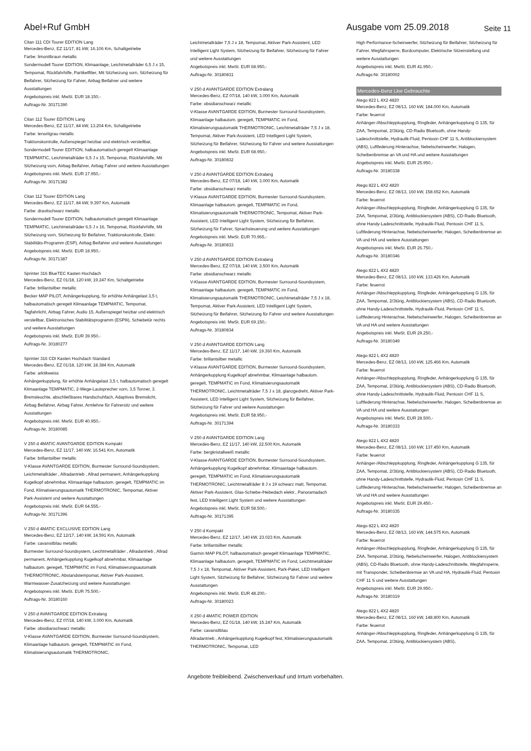Abel+Ruf GmbH
Ausgabe vom 25.09.2018
Seite 11
Citan 111 CDI Tourer EDITION Lang
Mercedes-Benz, EZ 11/17, 81 kW, 16.106 Km, Schaltgetriebe
Farbe: limonitbraun metallic
Sondermodell Tourer EDITION, Klimaanlage, Leichtmetallräder 6,5 J x 15, Tempomat, Rückfahrhilfe, Partikelfilter, Mit Sitzheizung vorn, Sitzheizung für Beifahrer, Sitzheizung für Fahrer, Airbag Beifahrer und weitere Ausstattungen
Angebotspreis inkl. MwSt. EUR 18.150,-
Auftrags-Nr. 30171390
Citan 112 Tourer EDITION Lang
Mercedes-Benz, EZ 11/17, 84 kW, 13.204 Km, Schaltgetriebe
Farbe: tenoritgrau metallic
Traktionskontrolle, Außenspiegel heizbar und elektrisch verstellbar, Sondermodell Tourer EDITION, halbautomatisch geregelt Klimaanlage TEMPMATIC, Leichtmetallräder 6,5 J x 15, Tempomat, Rückfahrhilfe, Mit Sitzheizung vorn, Airbag Beifahrer, Airbag Fahrer und weitere Ausstattungen
Angebotspreis inkl. MwSt. EUR 17.950,-
Auftrags-Nr. 30171382
Citan 112 Tourer EDITION Lang
Mercedes-Benz, EZ 11/17, 84 kW, 9.397 Km, Automatik
Farbe: dravitschwarz metallic
Sondermodell Tourer EDITION, halbautomatisch geregelt Klimaanlage TEMPMATIC, Leichtmetallräder 6,5 J x 16, Tempomat, Rückfahrhilfe, Mit Sitzheizung vorn, Sitzheizung für Beifahrer, Traktionskontrolle, Elektr. Stabilitäts-Programm (ESP), Airbag Beifahrer und weitere Ausstattungen
Angebotspreis inkl. MwSt. EUR 18.950,-
Auftrags-Nr. 30171387
Sprinter 316 BlueTEC Kasten Hochdach
Mercedes-Benz, EZ 01/18, 120 kW, 19.247 Km, Schaltgetriebe
Farbe: brillantsilber metallic
Becker MAP PILOT, Anhängerkupplung, für erhöhte Anhängelast 3,5 t, halbautomatisch geregelt Klimaanlage TEMPMATIC, Tempomat, Tagfahrlicht, Airbag Fahrer, Audio 15, Außenspiegel heizbar und elektrisch verstellbar, Elektronisches Stabilitätsprogramm (ESP9i), Schiebetür rechts und weitere Ausstattungen
Angebotspreis inkl. MwSt. EUR 39.950,-
Auftrags-Nr. 30180277
Sprinter 316 CDI Kasten Hochdach Standard
Mercedes-Benz, EZ 01/18, 120 kW, 18.384 Km, Automatik
Farbe: arktikweiss
Anhängerkupplung, für erhöhte Anhängelast 3,5 t, halbautomatisch geregelt Klimaanlage TEMPMATIC, 2-Wege-Lautsprecher vorn, 3,5 Tonner, 3. Bremsleuchte, abschließbares Handschuhfach, Adaptives Bremslicht, Airbag Beifahrer, Airbag Fahrer, Armlehne für Fahrersitz und weitere Ausstattungen
Angebotspreis inkl. MwSt. EUR 40.950,-
Auftrags-Nr. 30180085
V 250 d 4MATIC AVANTGARDE EDITION Kompakt
Mercedes-Benz, EZ 11/17, 140 kW, 16.541 Km, Automatik
Farbe: brillantsilber metallic
V-Klasse AVANTGARDE EDITION, Burmester Surround-Soundsystem, Leichtmetallräder , Allradantrieb , Allrad permanent, Anhängerkupplung Kugelkopf abnehmbar, Klimaanlage halbautom. geregelt, TEMPMATIC im Fond, Klimatisierungsautomatik THERMOTRONIC, Tempomat, Aktiver Park-Assistent und weitere Ausstattungen
Angebotspreis inkl. MwSt. EUR 64.555,-
Auftrags-Nr. 30171396
V 250 d 4MATIC EXCLUSIVE EDITION Lang
Mercedes-Benz, EZ 12/17, 140 kW, 14.591 Km, Automatik
Farbe: cavansitblau metallic
Burmester Surround-Soundsystem, Leichtmetallräder , Allradantrieb , Allrad permanent, Anhängerkupplung Kugelkopf abnehmbar, Klimaanlage halbautom. geregelt, TEMPMATIC im Fond, Klimatisierungsautomatik THERMOTRONIC, Abstandstempomat, Aktiver Park-Assistent, Warmwasser-Zusatzheizung und weitere Ausstattungen
Angebotspreis inkl. MwSt. EUR 75.500,-
Auftrags-Nr. 30180160
V 250 d AVANTGARDE EDITION Extralang
Mercedes-Benz, EZ 07/18, 140 kW, 3.000 Km, Automatik
Farbe: obsidianschwarz metallic
V-Klasse AVANTGARDE EDITION, Burmester Surround-Soundsystem, Klimaanlage halbautom. geregelt, TEMPMATIC im Fond, Klimatisierungsautomatik THERMOTRONIC,
Leichtmetallräder 7,5 J x 18, Tempomat, Aktiver Park-Assistent, LED Intelligent Light System, Sitzheizung für Beifahrer, Sitzheizung für Fahrer und weitere Ausstattungen
Angebotspreis inkl. MwSt. EUR 68.950,-
Auftrags-Nr. 30180831
V 250 d AVANTGARDE EDITION Extralang
Mercedes-Benz, EZ 07/18, 140 kW, 3.000 Km, Automatik
Farbe: obsidianschwarz metallic
V-Klasse AVANTGARDE EDITION, Burmester Surround-Soundsystem, Klimaanlage halbautom. geregelt, TEMPMATIC im Fond, Klimatisierungsautomatik THERMOTRONIC, Leichtmetallräder 7,5 J x 18, Tempomat, Aktiver Park-Assistent, LED Intelligent Light System, Sitzheizung für Beifahrer, Sitzheizung für Fahrer und weitere Ausstattungen
Angebotspreis inkl. MwSt. EUR 68.950,-
Auftrags-Nr. 30180832
V 250 d AVANTGARDE EDITION Extralang
Mercedes-Benz, EZ 07/18, 140 kW, 3.000 Km, Automatik
Farbe: obsidianschwarz metallic
V-Klasse AVANTGARDE EDITION, Burmester Surround-Soundsystem, Klimaanlage halbautom. geregelt, TEMPMATIC im Fond, Klimatisierungsautomatik THERMOTRONIC, Tempomat, Aktiver Park-Assistent, LED Intelligent Light System, Sitzheizung für Beifahrer, Sitzheizung für Fahrer, Sprachsteuerung und weitere Ausstattungen
Angebotspreis inkl. MwSt. EUR 70.965,-
Auftrags-Nr. 30180833
V 250 d AVANTGARDE EDITION Extralang
Mercedes-Benz, EZ 07/18, 140 kW, 3.500 Km, Automatik
Farbe: obsidianschwarz metallic
V-Klasse AVANTGARDE EDITION, Burmester Surround-Soundsystem, Klimaanlage halbautom. geregelt, TEMPMATIC im Fond, Klimatisierungsautomatik THERMOTRONIC, Leichtmetallräder 7,5 J x 18, Tempomat, Aktiver Park-Assistent, LED Intelligent Light System, Sitzheizung für Beifahrer, Sitzheizung für Fahrer und weitere Ausstattungen
Angebotspreis inkl. MwSt. EUR 69.150,-
Auftrags-Nr. 30180834
V 250 d AVANTGARDE EDITION Lang
Mercedes-Benz, EZ 11/17, 140 kW, 19.360 Km, Automatik
Farbe: brillantsilber metallic
V-Klasse AVANTGARDE EDITION, Burmester Surround-Soundsystem, Anhängerkupplung Kugelkopf abnehmbar, Klimaanlage halbautom. geregelt, TEMPMATIC im Fond, Klimatisierungsautomatik THERMOTRONIC, Leichtmetallräder 7,5 J x 18, glanzgedreht, Aktiver Park-Assistent, LED Intelligent Light System, Sitzheizung für Beifahrer, Sitzheizung für Fahrer und weitere Ausstattungen
Angebotspreis inkl. MwSt. EUR 58.950,-
Auftrags-Nr. 30171394
V 250 d AVANTGARDE EDITION Lang
Mercedes-Benz, EZ 11/17, 140 kW, 22.500 Km, Automatik
Farbe: bergkristallweiß metallic
V-Klasse AVANTGARDE EDITION, Burmester Surround-Soundsystem, Anhängerkupplung Kugelkopf abnehmbar, Klimaanlage halbautom. geregelt, TEMPMATIC im Fond, Klimatisierungsautomatik THERMOTRONIC, Leichtmetallräder 8 J x 19 schwarz matt, Tempomat, Aktiver Park-Assistent, Glas-Schiebe-/Hebedach elektr., Panoramadach fest, LED Intelligent Light System und weitere Ausstattungen
Angebotspreis inkl. MwSt. EUR 58.500,-
Auftrags-Nr. 30171395
V 250 d Kompakt
Mercedes-Benz, EZ 12/17, 140 kW, 23.023 Km, Automatik
Farbe: brillantsilber metallic
Garmin MAP PILOT, halbautomatisch geregelt Klimaanlage TEMPMATIC, Klimaanlage halbautom. geregelt, TEMPMATIC im Fond, Leichtmetallräder 7,5 J x 18, Tempomat, Aktiver Park-Assistent, Park-Paket, LED Intelligent Light System, Sitzheizung für Beifahrer, Sitzheizung für Fahrer und weitere Ausstattungen
Angebotspreis inkl. MwSt. EUR 48.200,-
Auftrags-Nr. 30180023
X 250 d 4MATIC POWER EDITION
Mercedes-Benz, EZ 01/18, 140 kW, 15.247 Km, Automatik
Farbe: cavansitblau
Allradantrieb , Anhängerkupplung Kugelkopf fest, Klimatisierungsautomatik THERMOTRONIC, Tempomat, LED
High Performance-Scheinwerfer, Sitzheizung für Beifahrer, Sitzheizung für Fahrer, Wegfahrsperre, Bordcomputer, Elektrische Sitzeinstellung und weitere Ausstattungen
Angebotspreis inkl. MwSt. EUR 41.950,-
Auftrags-Nr. 30180002
Mercedes-Benz Lkw Gebrauchte
Atego 822 L 4X2 4820
Mercedes-Benz, EZ 08/13, 160 kW, 184.000 Km, Automatik
Farbe: feuerrot
Anhänger-/Abschleppkupplung, Ringfeder, Anhängerkupplung G 135, für ZAA, Tempomat, 2/3türig, CD-Radio Bluetooth, ohne Handy-Ladeschnittstelle, Hydraulik-Fluid, Pentosin CHF 11 S, Antiblockiersystem (ABS), Luftfederung Hinterachse, Nebelscheinwerfer, Halogen, Scheibenbremse an VA und HA und weitere Ausstattungen
Angebotspreis inkl. MwSt. EUR 25.950,-
Auftrags-Nr. 30180338
Atego 822 L 4X2 4820
Mercedes-Benz, EZ 08/13, 160 kW, 158.652 Km, Automatik
Farbe: feuerrot
Anhänger-/Abschleppkupplung, Ringfeder, Anhängerkupplung G 135, für ZAA, Tempomat, 2/3türig, Antiblockiersystem (ABS), CD-Radio Bluetooth, ohne Handy-Ladeschnittstelle, Hydraulik-Fluid, Pentosin CHF 11 S, Luftfederung Hinterachse, Nebelscheinwerfer, Halogen, Scheibenbremse an VA und HA und weitere Ausstattungen
Angebotspreis inkl. MwSt. EUR 26.750,-
Auftrags-Nr. 30180346
Atego 822 L 4X2 4820
Mercedes-Benz, EZ 08/13, 160 kW, 133.426 Km, Automatik
Farbe: feuerrot
Anhänger-/Abschleppkupplung, Ringfeder, Anhängerkupplung G 135, für ZAA, Tempomat, 2/3türig, Antiblockiersystem (ABS), CD-Radio Bluetooth, ohne Handy-Ladeschnittstelle, Hydraulik-Fluid, Pentosin CHF 11 S, Luftfederung Hinterachse, Nebelscheinwerfer, Halogen, Scheibenbremse an VA und HA und weitere Ausstattungen
Angebotspreis inkl. MwSt. EUR 29.250,-
Auftrags-Nr. 30180349
Atego 822 L 4X2 4820
Mercedes-Benz, EZ 08/13, 160 kW, 125.466 Km, Automatik
Farbe: feuerrot
Anhänger-/Abschleppkupplung, Ringfeder, Anhängerkupplung G 135, für ZAA, Tempomat, 2/3türig, Antiblockiersystem (ABS), CD-Radio Bluetooth, ohne Handy-Ladeschnittstelle, Hydraulik-Fluid, Pentosin CHF 11 S, Luftfederung Hinterachse, Nebelscheinwerfer, Halogen, Scheibenbremse an VA und HA und weitere Ausstattungen
Angebotspreis inkl. MwSt. EUR 28.500,-
Auftrags-Nr. 30180333
Atego 822 L 4X2 4820
Mercedes-Benz, EZ 08/13, 160 kW, 137.450 Km, Automatik
Farbe: feuerrot
Anhänger-/Abschleppkupplung, Ringfeder, Anhängerkupplung G 135, für ZAA, Tempomat, 2/3türig, Antiblockiersystem (ABS), CD-Radio Bluetooth, ohne Handy-Ladeschnittstelle, Hydraulik-Fluid, Pentosin CHF 11 S, Luftfederung Hinterachse, Nebelscheinwerfer, Halogen, Scheibenbremse an VA und HA und weitere Ausstattungen
Angebotspreis inkl. MwSt. EUR 29.450,-
Auftrags-Nr. 30180335
Atego 822 L 4X2 4820
Mercedes-Benz, EZ 08/13, 160 kW, 144.575 Km, Automatik
Farbe: feuerrot
Anhänger-/Abschleppkupplung, Ringfeder, Anhängerkupplung G 135, für ZAA, Tempomat, 2/3türig, Nebelscheinwerfer, Halogen, Antiblockiersystem (ABS), CD-Radio Bluetooth, ohne Handy-Ladeschnittstelle, Wegfahrsperre, mit Transponder, Scheibenbremse an VA und HA, Hydraulik-Fluid, Pentosin CHF 11 S und weitere Ausstattungen
Angebotspreis inkl. MwSt. EUR 29.950,-
Auftrags-Nr. 30180319
Atego 822 L 4X2 4820
Mercedes-Benz, EZ 08/13, 160 kW, 148.800 Km, Automatik
Farbe: feuerrot
Anhänger-/Abschleppkupplung, Ringfeder, Anhängerkupplung G 135, für ZAA, Tempomat, 2/3türig, Antiblockiersystem (ABS),
Angebote freibleibend. Zwischenverkauf und Irrtum vorbehalten.